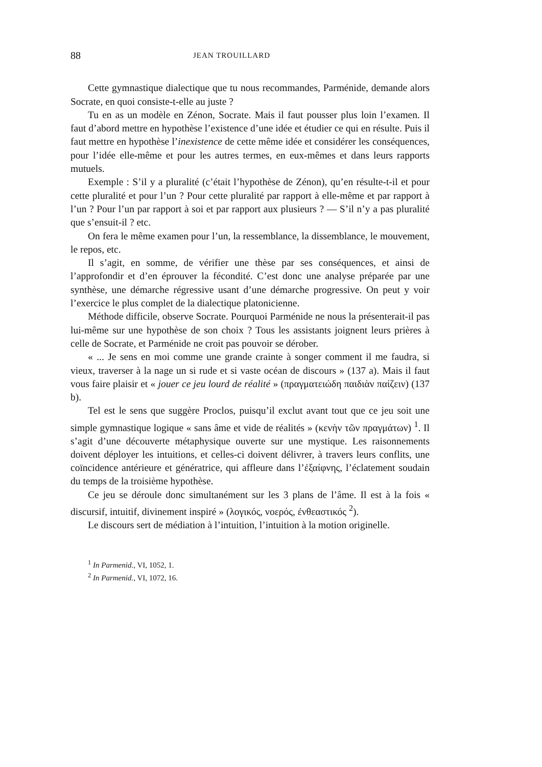88 JEAN TROUILLARD
Cette gymnastique dialectique que tu nous recommandes, Parménide, demande alors Socrate, en quoi consiste-t-elle au juste ?
Tu en as un modèle en Zénon, Socrate. Mais il faut pousser plus loin l’examen. Il faut d’abord mettre en hypothèse l’existence d’une idée et étudier ce qui en résulte. Puis il faut mettre en hypothèse l’inexistence de cette même idée et considérer les conséquences, pour l’idée elle-même et pour les autres termes, en eux-mêmes et dans leurs rapports mutuels.
Exemple : S’il y a pluralité (c’était l’hypothèse de Zénon), qu’en résulte-t-il et pour cette pluralité et pour l’un ? Pour cette pluralité par rapport à elle-même et par rapport à l’un ? Pour l’un par rapport à soi et par rapport aux plusieurs ? — S’il n’y a pas pluralité que s’ensuit-il ? etc.
On fera le même examen pour l’un, la ressemblance, la dissemblance, le mouvement, le repos, etc.
Il s’agit, en somme, de vérifier une thèse par ses conséquences, et ainsi de l’approfondir et d’en éprouver la fécondité. C’est donc une analyse préparée par une synthèse, une démarche régressive usant d’une démarche progressive. On peut y voir l’exercice le plus complet de la dialectique platonicienne.
Méthode difficile, observe Socrate. Pourquoi Parménide ne nous la présenterait-il pas lui-même sur une hypothèse de son choix ? Tous les assistants joignent leurs prières à celle de Socrate, et Parménide ne croit pas pouvoir se dérober.
« ... Je sens en moi comme une grande crainte à songer comment il me faudra, si vieux, traverser à la nage un si rude et si vaste océan de discours » (137 a). Mais il faut vous faire plaisir et « jouer ce jeu lourd de réalité » (πραγματειώδη παιδιὰν παίζειν) (137 b).
Tel est le sens que suggère Proclos, puisqu’il exclut avant tout que ce jeu soit une simple gymnastique logique « sans âme et vide de réalités » (κενὴν τῶν πραγμάτων) <sup>1</sup>. Il s’agit d’une découverte métaphysique ouverte sur une mystique. Les raisonnements doivent déployer les intuitions, et celles-ci doivent délivrer, à travers leurs conflits, une coïncidence antérieure et génératrice, qui affleure dans l’ἐξαίφνης, l’éclatement soudain du temps de la troisième hypothèse.
Ce jeu se déroule donc simultanément sur les 3 plans de l’âme. Il est à la fois « discursif, intuitif, divinement inspiré » (λογικός, νοερός, ἐνθεαστικός <sup>2</sup>).
Le discours sert de médiation à l’intuition, l’intuition à la motion originelle.
<sup>1</sup> In Parmenid., VI, 1052, 1.
<sup>2</sup> In Parmenid., VI, 1072, 16.